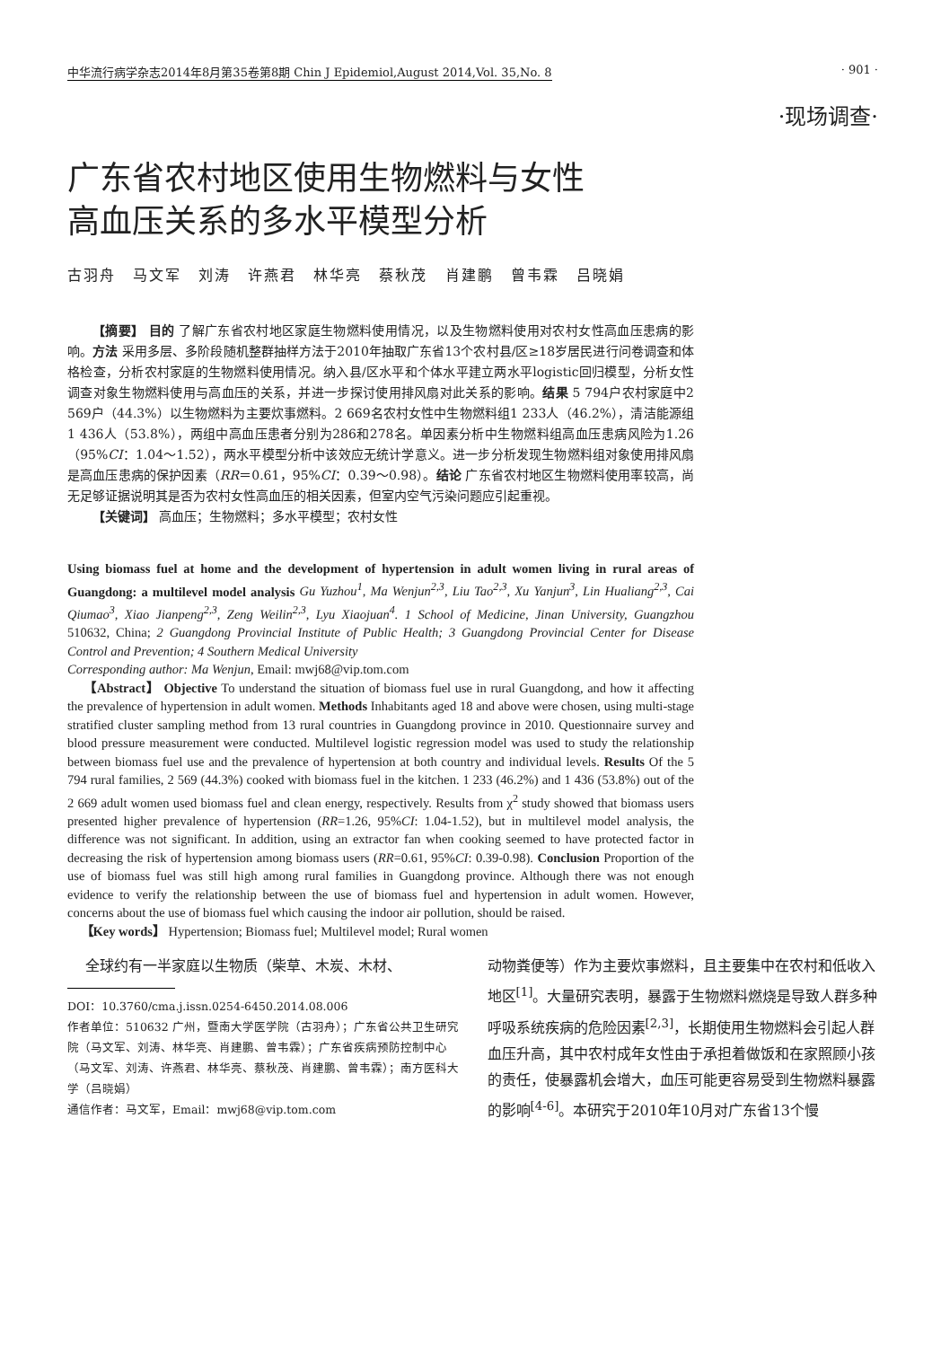中华流行病学杂志2014年8月第35卷第8期 Chin J Epidemiol,August 2014,Vol. 35,No. 8 · 901 ·
·现场调查·
广东省农村地区使用生物燃料与女性
高血压关系的多水平模型分析
古羽舟 马文军 刘涛 许燕君 林华亮 蔡秋茂 肖建鹏 曾韦霖 吕晓娟
【摘要】 目的 了解广东省农村地区家庭生物燃料使用情况，以及生物燃料使用对农村女性高血压患病的影响。方法 采用多层、多阶段随机整群抽样方法于2010年抽取广东省13个农村县/区≥18岁居民进行问卷调查和体格检查，分析农村家庭的生物燃料使用情况。纳入县/区水平和个体水平建立两水平logistic回归模型，分析女性调查对象生物燃料使用与高血压的关系，并进一步探讨使用排风扇对此关系的影响。结果 5 794户农村家庭中2 569户（44.3%）以生物燃料为主要炊事燃料。2 669名农村女性中生物燃料组1 233人（46.2%），清洁能源组1 436人（53.8%），两组中高血压患者分别为286和278名。单因素分析中生物燃料组高血压患病风险为1.26（95%CI：1.04～1.52），两水平模型分析中该效应无统计学意义。进一步分析发现生物燃料组对象使用排风扇是高血压患病的保护因素（RR＝0.61，95%CI：0.39～0.98）。结论 广东省农村地区生物燃料使用率较高，尚无足够证据说明其是否为农村女性高血压的相关因素，但室内空气污染问题应引起重视。
【关键词】 高血压；生物燃料；多水平模型；农村女性
Using biomass fuel at home and the development of hypertension in adult women living in rural areas of Guangdong: a multilevel model analysis Gu Yuzhou<sup>1</sup>, Ma Wenjun<sup>2,3</sup>, Liu Tao<sup>2,3</sup>, Xu Yanjun<sup>3</sup>, Lin Hualiang<sup>2,3</sup>, Cai Qiumao<sup>3</sup>, Xiao Jianpeng<sup>2,3</sup>, Zeng Weilin<sup>2,3</sup>, Lyu Xiaojuan<sup>4</sup>. 1 School of Medicine, Jinan University, Guangzhou 510632, China; 2 Guangdong Provincial Institute of Public Health; 3 Guangdong Provincial Center for Disease Control and Prevention; 4 Southern Medical University
Corresponding author: Ma Wenjun, Email: mwj68@vip.tom.com
【Abstract】 Objective To understand the situation of biomass fuel use in rural Guangdong, and how it affecting the prevalence of hypertension in adult women. Methods Inhabitants aged 18 and above were chosen, using multi-stage stratified cluster sampling method from 13 rural countries in Guangdong province in 2010. Questionnaire survey and blood pressure measurement were conducted. Multilevel logistic regression model was used to study the relationship between biomass fuel use and the prevalence of hypertension at both country and individual levels. Results Of the 5 794 rural families, 2 569 (44.3%) cooked with biomass fuel in the kitchen. 1 233 (46.2%) and 1 436 (53.8%) out of the 2 669 adult women used biomass fuel and clean energy, respectively. Results from χ<sup>2</sup> study showed that biomass users presented higher prevalence of hypertension (RR=1.26, 95%CI: 1.04-1.52), but in multilevel model analysis, the difference was not significant. In addition, using an extractor fan when cooking seemed to have protected factor in decreasing the risk of hypertension among biomass users (RR=0.61, 95%CI: 0.39-0.98). Conclusion Proportion of the use of biomass fuel was still high among rural families in Guangdong province. Although there was not enough evidence to verify the relationship between the use of biomass fuel and hypertension in adult women. However, concerns about the use of biomass fuel which causing the indoor air pollution, should be raised.
【Key words】 Hypertension; Biomass fuel; Multilevel model; Rural women
全球约有一半家庭以生物质（柴草、木炭、木材、
DOI：10.3760/cma.j.issn.0254-6450.2014.08.006
作者单位：510632 广州，暨南大学医学院（古羽舟）；广东省公共卫生研究院（马文军、刘涛、林华亮、肖建鹏、曾韦霖）；广东省疾病预防控制中心（马文军、刘涛、许燕君、林华亮、蔡秋茂、肖建鹏、曾韦霖）；南方医科大学（吕晓娟）
通信作者：马文军，Email：mwj68@vip.tom.com
动物粪便等）作为主要炊事燃料，且主要集中在农村和低收入地区<sup>[1]</sup>。大量研究表明，暴露于生物燃料燃烧是导致人群多种呼吸系统疾病的危险因素<sup>[2,3]</sup>，长期使用生物燃料会引起人群血压升高，其中农村成年女性由于承担着做饭和在家照顾小孩的责任，使暴露机会增大，血压可能更容易受到生物燃料暴露的影响<sup>[4-6]</sup>。本研究于2010年10月对广东省13个慢